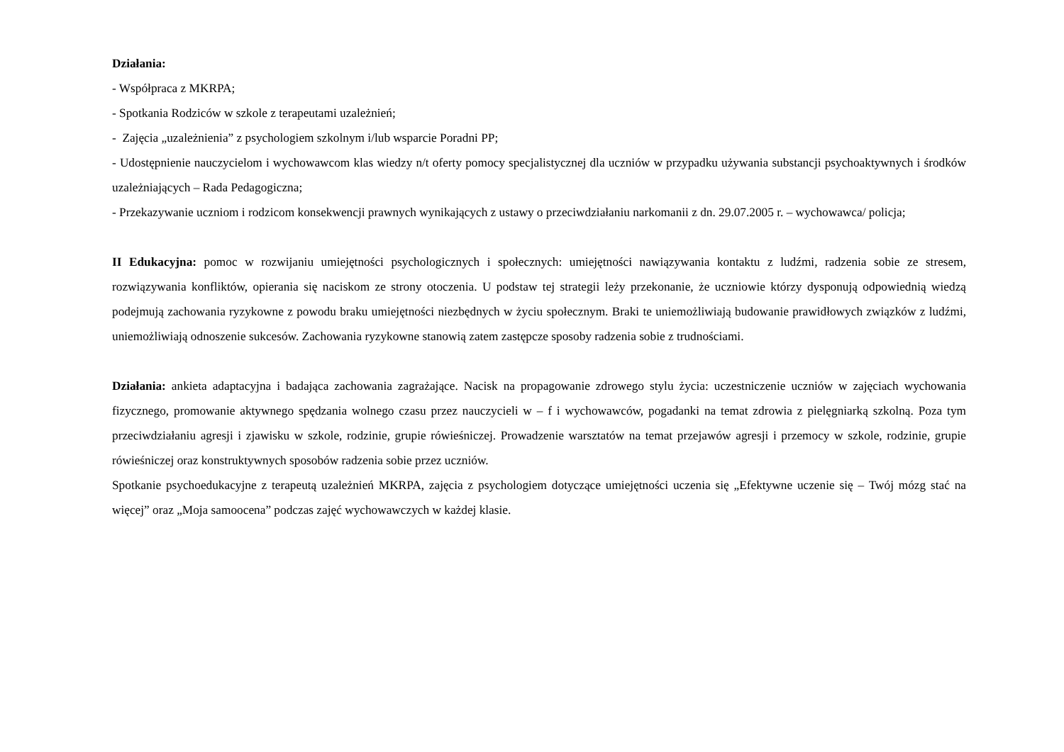Działania:
- Współpraca z MKRPA;
- Spotkania Rodziców w szkole z terapeutami uzależnień;
- Zajęcia „uzależnienia” z psychologiem szkolnym i/lub wsparcie Poradni PP;
- Udostępnienie nauczycielom i wychowawcom klas wiedzy n/t oferty pomocy specjalistycznej dla uczniów w przypadku używania substancji psychoaktywnych i środków uzależniających – Rada Pedagogiczna;
- Przekazywanie uczniom i rodzicom konsekwencji prawnych wynikających z ustawy o przeciwdziałaniu narkomanii z dn. 29.07.2005 r. – wychowawca/ policja;
II Edukacyjna: pomoc w rozwijaniu umiejętności psychologicznych i społecznych: umiejętności nawiązywania kontaktu z ludźmi, radzenia sobie ze stresem, rozwiązywania konfliktów, opierania się naciskom ze strony otoczenia. U podstaw tej strategii leży przekonanie, że uczniowie którzy dysponują odpowiednią wiedzą podejmują zachowania ryzykowne z powodu braku umiejętności niezbędnych w życiu społecznym. Braki te uniemożliwiają budowanie prawidłowych związków z ludźmi, uniemożliwiają odnoszenie sukcesów. Zachowania ryzykowne stanowią zatem zastępcze sposoby radzenia sobie z trudnościami.
Działania: ankieta adaptacyjna i badająca zachowania zagrażające. Nacisk na propagowanie zdrowego stylu życia: uczestniczenie uczniów w zajęciach wychowania fizycznego, promowanie aktywnego spędzania wolnego czasu przez nauczycieli w – f i wychowawców, pogadanki na temat zdrowia z pielęgniarką szkolną. Poza tym przeciwdziałaniu agresji i zjawisku w szkole, rodzinie, grupie rówieśniczej. Prowadzenie warsztatów na temat przejawów agresji i przemocy w szkole, rodzinie, grupie rówieśniczej oraz konstruktywnych sposobów radzenia sobie przez uczniów.
Spotkanie psychoedukacyjne z terapeutą uzależnień MKRPA, zajęcia z psychologiem dotyczące umiejętności uczenia się „Efektywne uczenie się – Twój mózg stać na więcej” oraz „Moja samoocena” podczas zajęć wychowawczych w każdej klasie.